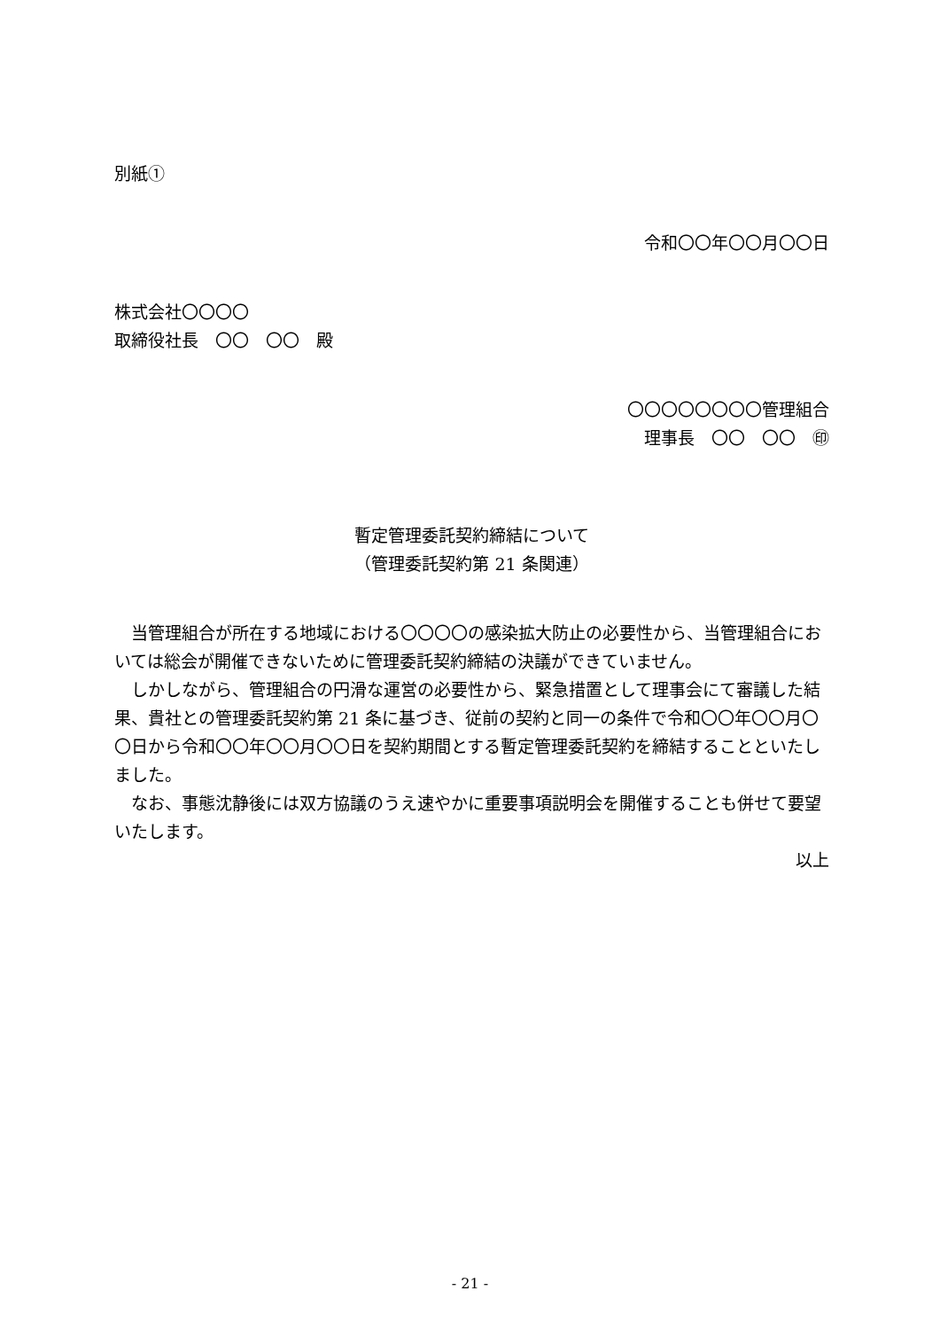別紙①
令和〇〇年〇〇月〇〇日
株式会社〇〇〇〇
取締役社長　〇〇　〇〇　殿
〇〇〇〇〇〇〇〇管理組合
理事長　〇〇　〇〇　㊞
暫定管理委託契約締結について
（管理委託契約第 21 条関連）
当管理組合が所在する地域における〇〇〇〇の感染拡大防止の必要性から、当管理組合においては総会が開催できないために管理委託契約締結の決議ができていません。
しかしながら、管理組合の円滑な運営の必要性から、緊急措置として理事会にて審議した結果、貴社との管理委託契約第 21 条に基づき、従前の契約と同一の条件で令和〇〇年〇〇月〇〇日から令和〇〇年〇〇月〇〇日を契約期間とする暫定管理委託契約を締結することといたしました。
なお、事態沈静後には双方協議のうえ速やかに重要事項説明会を開催することも併せて要望いたします。
以上
- 21 -